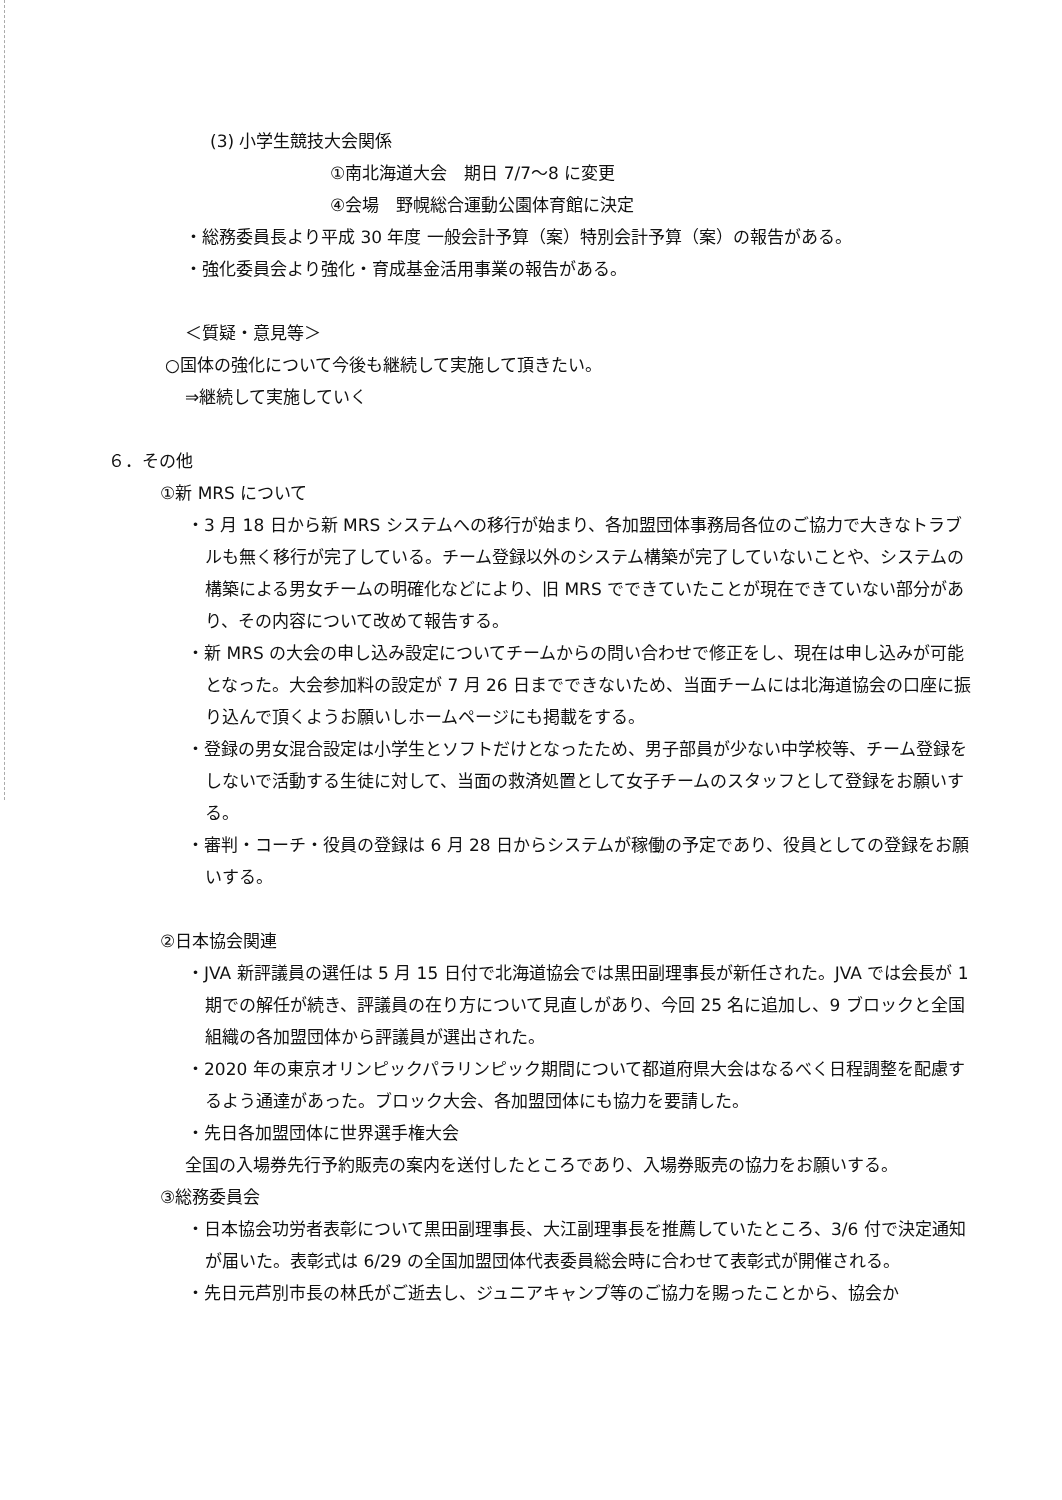(3) 小学生競技大会関係
①南北海道大会　期日 7/7～8 に変更
④会場　野幌総合運動公園体育館に決定
・総務委員長より平成 30 年度 一般会計予算（案）特別会計予算（案）の報告がある。
・強化委員会より強化・育成基金活用事業の報告がある。
＜質疑・意見等＞
○国体の強化について今後も継続して実施して頂きたい。
⇒継続して実施していく
６．その他
①新 MRS について
・3 月 18 日から新 MRS システムへの移行が始まり、各加盟団体事務局各位のご協力で大きなトラブルも無く移行が完了している。チーム登録以外のシステム構築が完了していないことや、システムの構築による男女チームの明確化などにより、旧 MRS でできていたことが現在できていない部分があり、その内容について改めて報告する。
・新 MRS の大会の申し込み設定についてチームからの問い合わせで修正をし、現在は申し込みが可能となった。大会参加料の設定が 7 月 26 日までできないため、当面チームには北海道協会の口座に振り込んで頂くようお願いしホームページにも掲載をする。
・登録の男女混合設定は小学生とソフトだけとなったため、男子部員が少ない中学校等、チーム登録をしないで活動する生徒に対して、当面の救済処置として女子チームのスタッフとして登録をお願いする。
・審判・コーチ・役員の登録は 6 月 28 日からシステムが稼働の予定であり、役員としての登録をお願いする。
②日本協会関連
・JVA 新評議員の選任は 5 月 15 日付で北海道協会では黒田副理事長が新任された。JVA では会長が 1 期での解任が続き、評議員の在り方について見直しがあり、今回 25 名に追加し、9 ブロックと全国組織の各加盟団体から評議員が選出された。
・2020 年の東京オリンピックパラリンピック期間について都道府県大会はなるべく日程調整を配慮するよう通達があった。ブロック大会、各加盟団体にも協力を要請した。
・先日各加盟団体に世界選手権大会
全国の入場券先行予約販売の案内を送付したところであり、入場券販売の協力をお願いする。
③総務委員会
・日本協会功労者表彰について黒田副理事長、大江副理事長を推薦していたところ、3/6 付で決定通知が届いた。表彰式は 6/29 の全国加盟団体代表委員総会時に合わせて表彰式が開催される。
・先日元芦別市長の林氏がご逝去し、ジュニアキャンプ等のご協力を賜ったことから、協会か